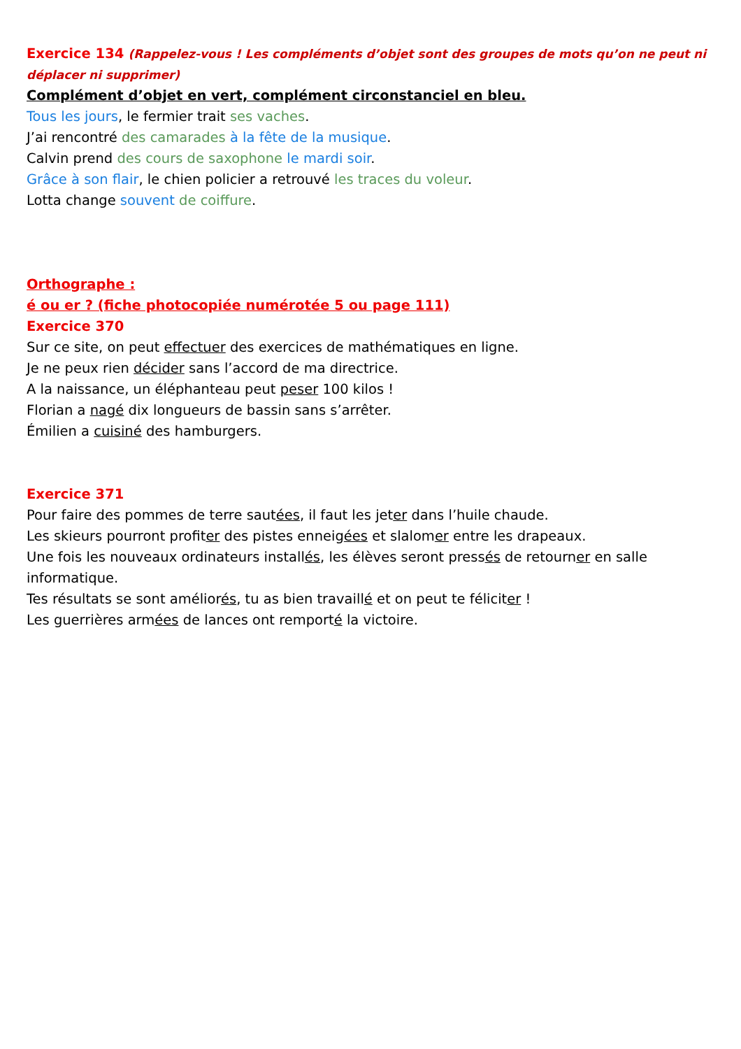Exercice 134 (Rappelez-vous ! Les compléments d’objet sont des groupes de mots qu’on ne peut ni déplacer ni supprimer)
Complément d’objet en vert, complément circonstanciel en bleu.
Tous les jours, le fermier trait ses vaches.
J’ai rencontré des camarades à la fête de la musique.
Calvin prend des cours de saxophone le mardi soir.
Grâce à son flair, le chien policier a retrouvé les traces du voleur.
Lotta change souvent de coiffure.
Orthographe :
é ou er ? (fiche photocopiée numérotée 5 ou page 111)
Exercice 370
Sur ce site, on peut effectuer des exercices de mathématiques en ligne.
Je ne peux rien décider sans l’accord de ma directrice.
A la naissance, un éléphanteau peut peser 100 kilos !
Florian a nagé dix longueurs de bassin sans s’arrêter.
Émilien a cuisiné des hamburgers.
Exercice 371
Pour faire des pommes de terre sautées, il faut les jeter dans l’huile chaude.
Les skieurs pourront profiter des pistes enneigées et slalomer entre les drapeaux.
Une fois les nouveaux ordinateurs installés, les élèves seront pressés de retourner en salle informatique.
Tes résultats se sont améliorés, tu as bien travaillé et on peut te féliciter !
Les guerrières armées de lances ont remporté la victoire.